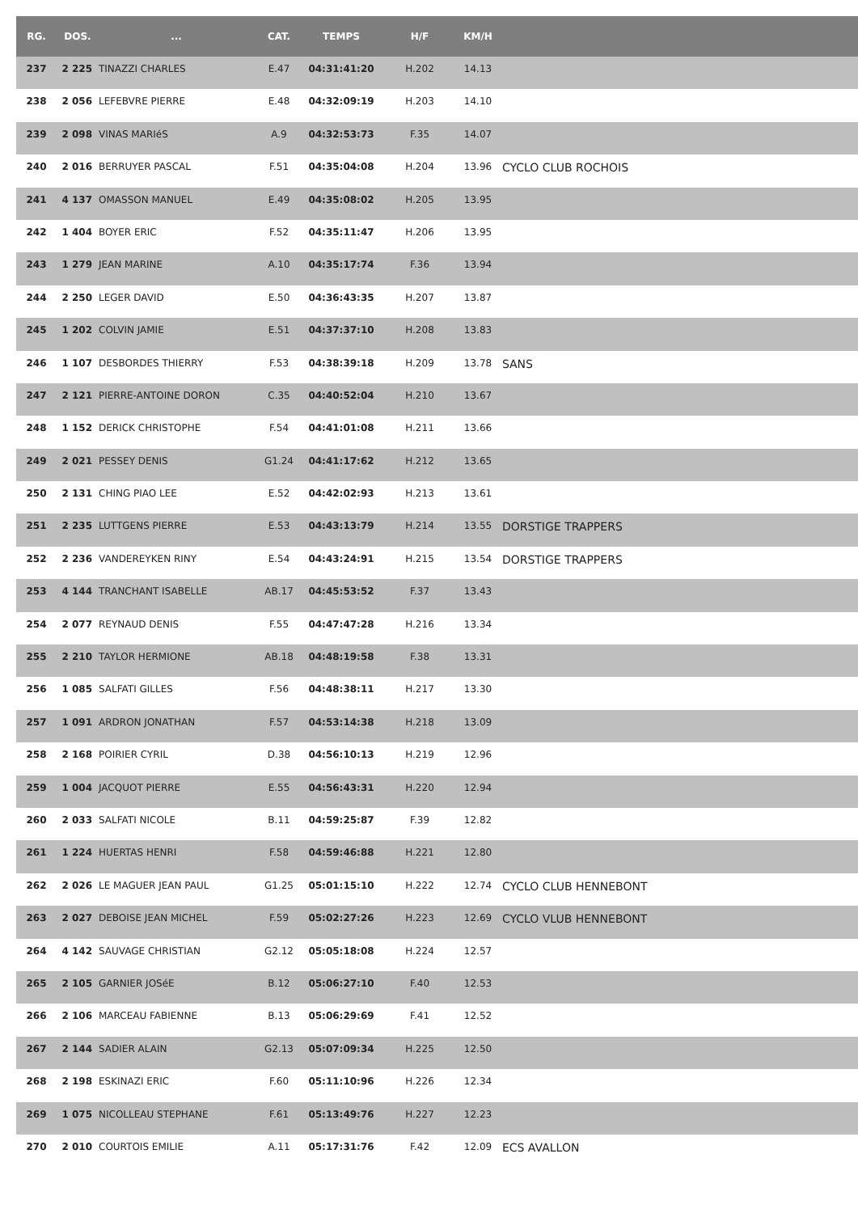| RG. | DOS. | ... | CAT. | TEMPS | H/F | KM/H | |
| --- | --- | --- | --- | --- | --- | --- | --- |
| 237 | 2 225 | TINAZZI CHARLES | E.47 | 04:31:41:20 | H.202 | 14.13 | |
| 238 | 2 056 | LEFEBVRE PIERRE | E.48 | 04:32:09:19 | H.203 | 14.10 | |
| 239 | 2 098 | VINAS MARIéS | A.9 | 04:32:53:73 | F.35 | 14.07 | |
| 240 | 2 016 | BERRUYER PASCAL | F.51 | 04:35:04:08 | H.204 | 13.96 | CYCLO CLUB ROCHOIS |
| 241 | 4 137 | OMASSON MANUEL | E.49 | 04:35:08:02 | H.205 | 13.95 | |
| 242 | 1 404 | BOYER ERIC | F.52 | 04:35:11:47 | H.206 | 13.95 | |
| 243 | 1 279 | JEAN MARINE | A.10 | 04:35:17:74 | F.36 | 13.94 | |
| 244 | 2 250 | LEGER DAVID | E.50 | 04:36:43:35 | H.207 | 13.87 | |
| 245 | 1 202 | COLVIN JAMIE | E.51 | 04:37:37:10 | H.208 | 13.83 | |
| 246 | 1 107 | DESBORDES THIERRY | F.53 | 04:38:39:18 | H.209 | 13.78 | SANS |
| 247 | 2 121 | PIERRE-ANTOINE DORON | C.35 | 04:40:52:04 | H.210 | 13.67 | |
| 248 | 1 152 | DERICK CHRISTOPHE | F.54 | 04:41:01:08 | H.211 | 13.66 | |
| 249 | 2 021 | PESSEY DENIS | G1.24 | 04:41:17:62 | H.212 | 13.65 | |
| 250 | 2 131 | CHING PIAO LEE | E.52 | 04:42:02:93 | H.213 | 13.61 | |
| 251 | 2 235 | LUTTGENS PIERRE | E.53 | 04:43:13:79 | H.214 | 13.55 | DORSTIGE TRAPPERS |
| 252 | 2 236 | VANDEREYKEN RINY | E.54 | 04:43:24:91 | H.215 | 13.54 | DORSTIGE TRAPPERS |
| 253 | 4 144 | TRANCHANT ISABELLE | AB.17 | 04:45:53:52 | F.37 | 13.43 | |
| 254 | 2 077 | REYNAUD DENIS | F.55 | 04:47:47:28 | H.216 | 13.34 | |
| 255 | 2 210 | TAYLOR HERMIONE | AB.18 | 04:48:19:58 | F.38 | 13.31 | |
| 256 | 1 085 | SALFATI GILLES | F.56 | 04:48:38:11 | H.217 | 13.30 | |
| 257 | 1 091 | ARDRON JONATHAN | F.57 | 04:53:14:38 | H.218 | 13.09 | |
| 258 | 2 168 | POIRIER CYRIL | D.38 | 04:56:10:13 | H.219 | 12.96 | |
| 259 | 1 004 | JACQUOT PIERRE | E.55 | 04:56:43:31 | H.220 | 12.94 | |
| 260 | 2 033 | SALFATI NICOLE | B.11 | 04:59:25:87 | F.39 | 12.82 | |
| 261 | 1 224 | HUERTAS HENRI | F.58 | 04:59:46:88 | H.221 | 12.80 | |
| 262 | 2 026 | LE MAGUER JEAN PAUL | G1.25 | 05:01:15:10 | H.222 | 12.74 | CYCLO CLUB HENNEBONT |
| 263 | 2 027 | DEBOISE JEAN MICHEL | F.59 | 05:02:27:26 | H.223 | 12.69 | CYCLO VLUB HENNEBONT |
| 264 | 4 142 | SAUVAGE CHRISTIAN | G2.12 | 05:05:18:08 | H.224 | 12.57 | |
| 265 | 2 105 | GARNIER JOSéE | B.12 | 05:06:27:10 | F.40 | 12.53 | |
| 266 | 2 106 | MARCEAU FABIENNE | B.13 | 05:06:29:69 | F.41 | 12.52 | |
| 267 | 2 144 | SADIER ALAIN | G2.13 | 05:07:09:34 | H.225 | 12.50 | |
| 268 | 2 198 | ESKINAZI ERIC | F.60 | 05:11:10:96 | H.226 | 12.34 | |
| 269 | 1 075 | NICOLLEAU STEPHANE | F.61 | 05:13:49:76 | H.227 | 12.23 | |
| 270 | 2 010 | COURTOIS EMILIE | A.11 | 05:17:31:76 | F.42 | 12.09 | ECS AVALLON |